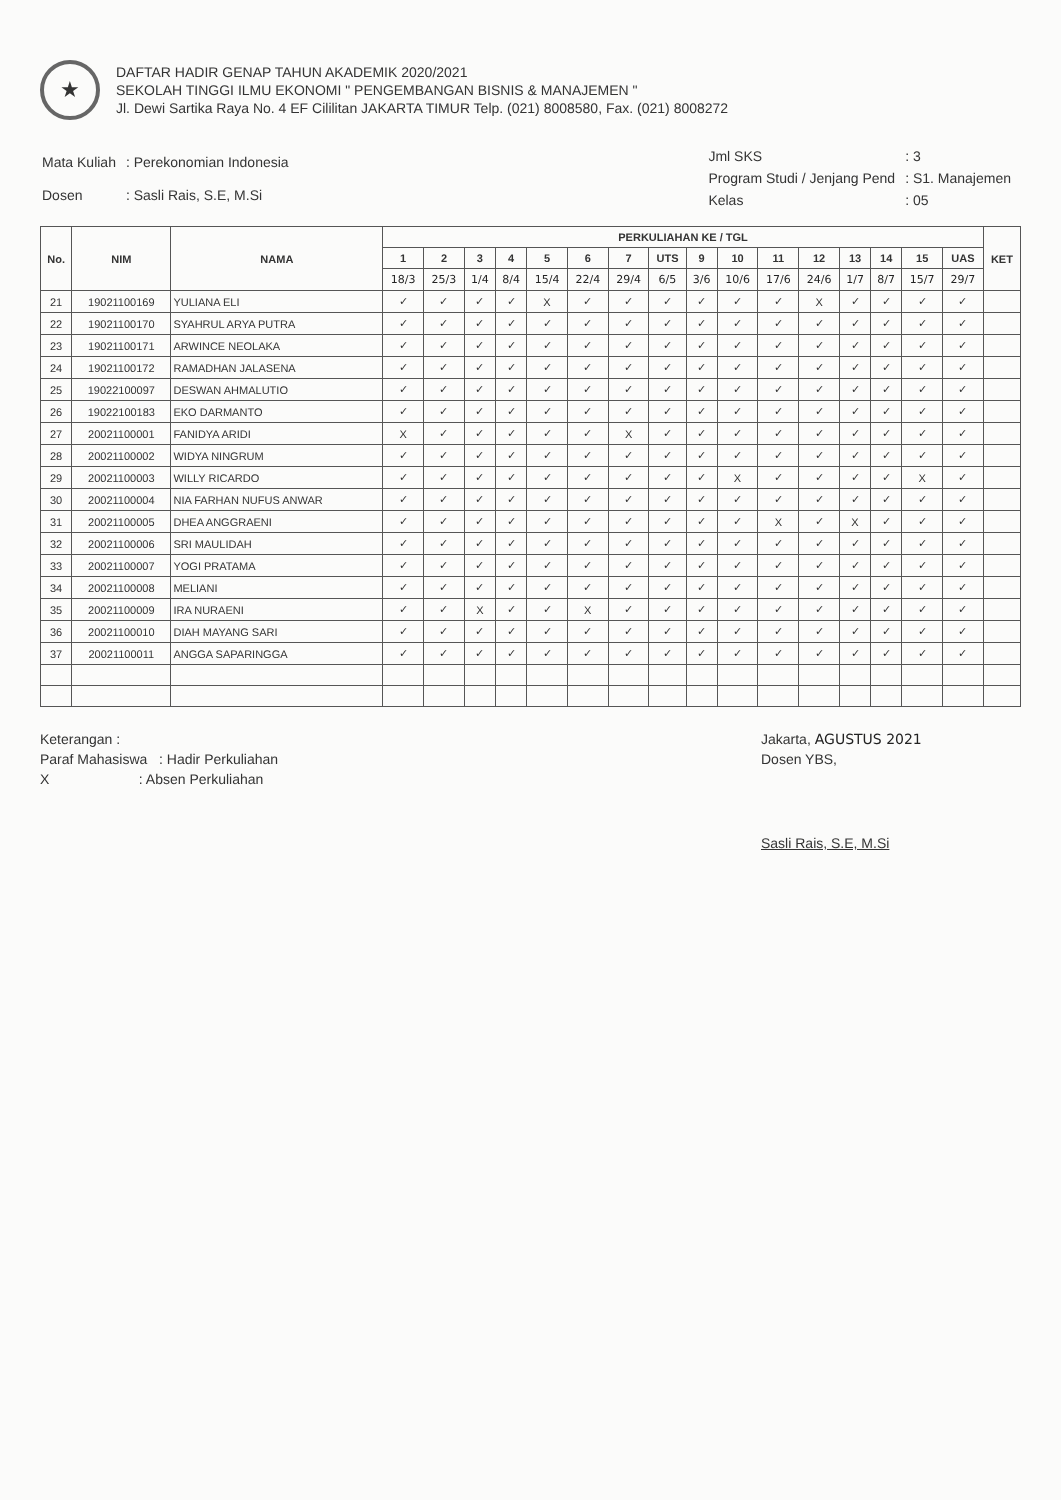★
DAFTAR HADIR GENAP TAHUN AKADEMIK 2020/2021
SEKOLAH TINGGI ILMU EKONOMI " PENGEMBANGAN BISNIS & MANAJEMEN "
Jl. Dewi Sartika Raya No. 4 EF Cililitan JAKARTA TIMUR Telp. (021) 8008580, Fax. (021) 8008272
| Mata Kuliah | : Perekonomian Indonesia |
| Dosen | : Sasli Rais, S.E, M.Si |
| Jml SKS | : 3 |
| Program Studi / Jenjang Pend | : S1. Manajemen |
| Kelas | : 05 |
| No. | NIM | NAMA | PERKULIAHAN KE / TGL | | | | | | | | | | | | | | | | KET |
| --- | --- | --- | --- | --- | --- | --- | --- | --- | --- | --- | --- | --- | --- | --- | --- | --- | --- | --- | --- |
| | | | 1 | 2 | 3 | 4 | 5 | 6 | 7 | UTS | 9 | 10 | 11 | 12 | 13 | 14 | 15 | UAS | |
| | | | 18/3 | 25/3 | 1/4 | 8/4 | 15/4 | 22/4 | 29/4 | 6/5 | 3/6 | 10/6 | 17/6 | 24/6 | 1/7 | 8/7 | 15/7 | 29/7 | |
| 21 | 19021100169 | YULIANA ELI | ✓ | ✓ | ✓ | ✓ | X | ✓ | ✓ | ✓ | ✓ | ✓ | ✓ | X | ✓ | ✓ | ✓ | ✓ | |
| 22 | 19021100170 | SYAHRUL ARYA PUTRA | ✓ | ✓ | ✓ | ✓ | ✓ | ✓ | ✓ | ✓ | ✓ | ✓ | ✓ | ✓ | ✓ | ✓ | ✓ | ✓ | |
| 23 | 19021100171 | ARWINCE NEOLAKA | ✓ | ✓ | ✓ | ✓ | ✓ | ✓ | ✓ | ✓ | ✓ | ✓ | ✓ | ✓ | ✓ | ✓ | ✓ | ✓ | |
| 24 | 19021100172 | RAMADHAN JALASENA | ✓ | ✓ | ✓ | ✓ | ✓ | ✓ | ✓ | ✓ | ✓ | ✓ | ✓ | ✓ | ✓ | ✓ | ✓ | ✓ | |
| 25 | 19022100097 | DESWAN AHMALUTIO | ✓ | ✓ | ✓ | ✓ | ✓ | ✓ | ✓ | ✓ | ✓ | ✓ | ✓ | ✓ | ✓ | ✓ | ✓ | ✓ | |
| 26 | 19022100183 | EKO DARMANTO | ✓ | ✓ | ✓ | ✓ | ✓ | ✓ | ✓ | ✓ | ✓ | ✓ | ✓ | ✓ | ✓ | ✓ | ✓ | ✓ | |
| 27 | 20021100001 | FANIDYA ARIDI | X | ✓ | ✓ | ✓ | ✓ | ✓ | X | ✓ | ✓ | ✓ | ✓ | ✓ | ✓ | ✓ | ✓ | ✓ | |
| 28 | 20021100002 | WIDYA NINGRUM | ✓ | ✓ | ✓ | ✓ | ✓ | ✓ | ✓ | ✓ | ✓ | ✓ | ✓ | ✓ | ✓ | ✓ | ✓ | ✓ | |
| 29 | 20021100003 | WILLY RICARDO | ✓ | ✓ | ✓ | ✓ | ✓ | ✓ | ✓ | ✓ | ✓ | X | ✓ | ✓ | ✓ | ✓ | X | ✓ | |
| 30 | 20021100004 | NIA FARHAN NUFUS ANWAR | ✓ | ✓ | ✓ | ✓ | ✓ | ✓ | ✓ | ✓ | ✓ | ✓ | ✓ | ✓ | ✓ | ✓ | ✓ | ✓ | |
| 31 | 20021100005 | DHEA ANGGRAENI | ✓ | ✓ | ✓ | ✓ | ✓ | ✓ | ✓ | ✓ | ✓ | ✓ | X | ✓ | X | ✓ | ✓ | ✓ | |
| 32 | 20021100006 | SRI MAULIDAH | ✓ | ✓ | ✓ | ✓ | ✓ | ✓ | ✓ | ✓ | ✓ | ✓ | ✓ | ✓ | ✓ | ✓ | ✓ | ✓ | |
| 33 | 20021100007 | YOGI PRATAMA | ✓ | ✓ | ✓ | ✓ | ✓ | ✓ | ✓ | ✓ | ✓ | ✓ | ✓ | ✓ | ✓ | ✓ | ✓ | ✓ | |
| 34 | 20021100008 | MELIANI | ✓ | ✓ | ✓ | ✓ | ✓ | ✓ | ✓ | ✓ | ✓ | ✓ | ✓ | ✓ | ✓ | ✓ | ✓ | ✓ | |
| 35 | 20021100009 | IRA NURAENI | ✓ | ✓ | X | ✓ | ✓ | X | ✓ | ✓ | ✓ | ✓ | ✓ | ✓ | ✓ | ✓ | ✓ | ✓ | |
| 36 | 20021100010 | DIAH MAYANG SARI | ✓ | ✓ | ✓ | ✓ | ✓ | ✓ | ✓ | ✓ | ✓ | ✓ | ✓ | ✓ | ✓ | ✓ | ✓ | ✓ | |
| 37 | 20021100011 | ANGGA SAPARINGGA | ✓ | ✓ | ✓ | ✓ | ✓ | ✓ | ✓ | ✓ | ✓ | ✓ | ✓ | ✓ | ✓ | ✓ | ✓ | ✓ | |
Keterangan :
Paraf Mahasiswa : Hadir Perkuliahan
X : Absen Perkuliahan
Jakarta, AGUSTUS 2021
Dosen YBS,
Sasli Rais, S.E, M.Si